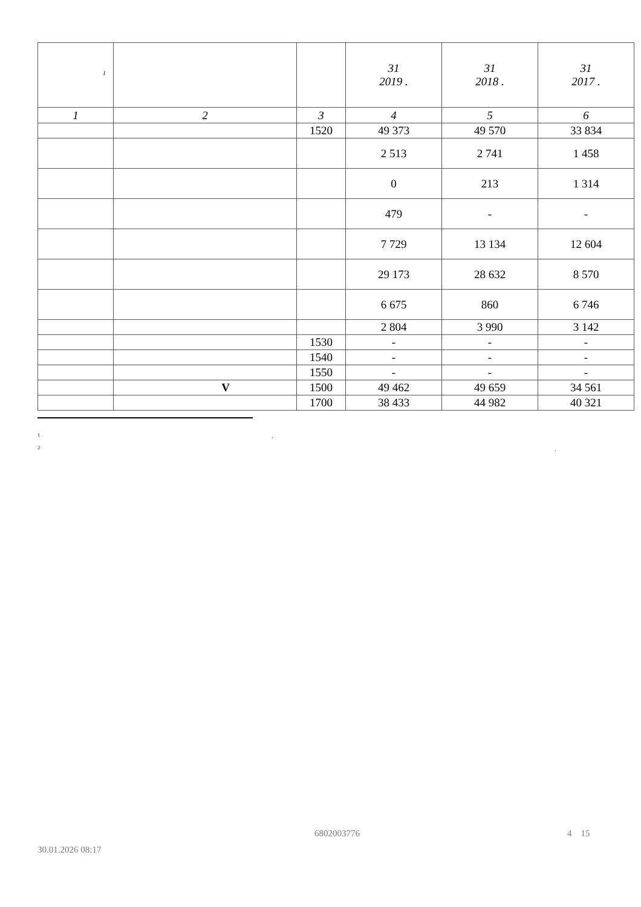| <sup>1</sup> | | | 31 2019 . | 31 2018 . | 31 2017 . |
| --- | --- | --- | --- | --- | --- |
| 1 | 2 | 3 | 4 | 5 | 6 |
| | | 1520 | 49 373 | 49 570 | 33 834 |
| | | | 2 513 | 2 741 | 1 458 |
| | | | 0 | 213 | 1 314 |
| | | | 479 | - | - |
| | | | 7 729 | 13 134 | 12 604 |
| | | | 29 173 | 28 632 | 8 570 |
| | | | 6 675 | 860 | 6 746 |
| | | | 2 804 | 3 990 | 3 142 |
| | | 1530 | - | - | - |
| | | 1540 | - | - | - |
| | | 1550 | - | - | - |
| | V | 1500 | 49 462 | 49 659 | 34 561 |
| | | 1700 | 38 433 | 44 982 | 40 321 |
<sup>1</sup>.
<sup>2</sup>.
6802003776 4 15
30.01.2026 08:17